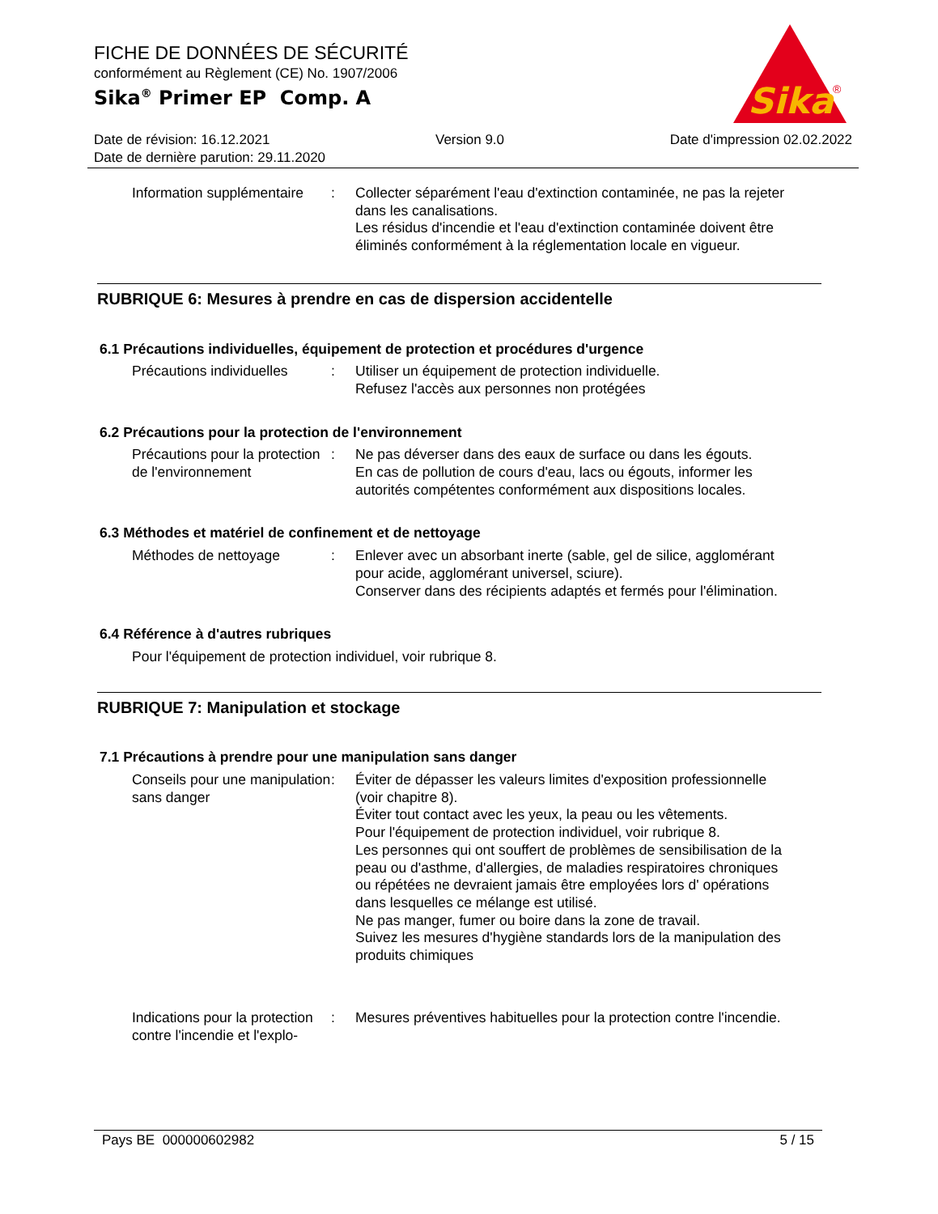FICHE DE DONNÉES DE SÉCURITÉ
conformément au Règlement (CE) No. 1907/2006
Sika<sup>®</sup> Primer EP Comp. A
Sika
®
Date de révision: 16.12.2021 Version 9.0 Date d'impression 02.02.2022
Date de dernière parution: 29.11.2020
Information supplémentaire
: Collecter séparément l'eau d'extinction contaminée, ne pas la rejeter dans les canalisations.
Les résidus d'incendie et l'eau d'extinction contaminée doivent être éliminés conformément à la réglementation locale en vigueur.
RUBRIQUE 6: Mesures à prendre en cas de dispersion accidentelle
6.1 Précautions individuelles, équipement de protection et procédures d'urgence
Précautions individuelles
: Utiliser un équipement de protection individuelle.
Refusez l'accès aux personnes non protégées
6.2 Précautions pour la protection de l'environnement
Précautions pour la protection de l'environnement
: Ne pas déverser dans des eaux de surface ou dans les égouts.
En cas de pollution de cours d'eau, lacs ou égouts, informer les autorités compétentes conformément aux dispositions locales.
6.3 Méthodes et matériel de confinement et de nettoyage
Méthodes de nettoyage : Enlever avec un absorbant inerte (sable, gel de silice, agglomérant pour acide, agglomérant universel, sciure).
Conserver dans des récipients adaptés et fermés pour l'élimination.
6.4 Référence à d'autres rubriques
Pour l'équipement de protection individuel, voir rubrique 8.
RUBRIQUE 7: Manipulation et stockage
7.1 Précautions à prendre pour une manipulation sans danger
Conseils pour une manipulation sans danger
: Éviter de dépasser les valeurs limites d'exposition professionnelle (voir chapitre 8).
Éviter tout contact avec les yeux, la peau ou les vêtements.
Pour l'équipement de protection individuel, voir rubrique 8.
Les personnes qui ont souffert de problèmes de sensibilisation de la peau ou d'asthme, d'allergies, de maladies respiratoires chroniques ou répétées ne devraient jamais être employées lors d' opérations dans lesquelles ce mélange est utilisé.
Ne pas manger, fumer ou boire dans la zone de travail.
Suivez les mesures d'hygiène standards lors de la manipulation des produits chimiques
Indications pour la protection contre l'incendie et l'explo-
: Mesures préventives habituelles pour la protection contre l'incendie.
Pays BE 000000602982 5 / 15